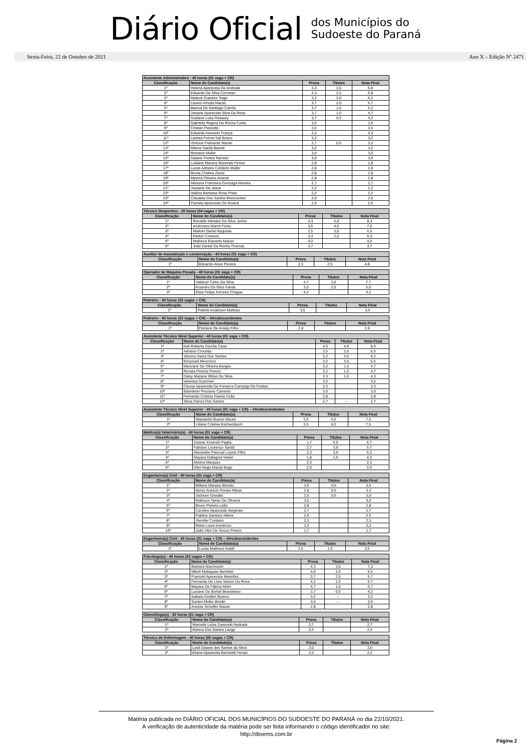Diário Oficial
dos Municípios do
Sudoeste do Paraná
Sexta-Feira, 22 de Outubro de 2021 Ano X – Edição Nº 2471
| Assistente Administrativo - 40 horas (01 vaga + CR) | | | | |
| --- | --- | --- | --- | --- |
| Classificação | Nome do Candidato(a) | Prova | Títulos | Nota Final |
| 1º | Helena Aparecida De Andrade | 3,3 | 3,5 | 6,8 |
| 2º | Eduarda Da Silva Corvolan | 4,3 | 2,5 | 6,8 |
| 3º | Mateus Gustavo Toigo | 3,2 | 3,0 | 6,2 |
| 4º | Lauren Arruda Maciel | 3,7 | 2,0 | 5,7 |
| 5º | Bianca De Santiago Camilo | 3,7 | 1,5 | 5,2 |
| 6º | Josiane Aparecida Silva Da Rosa | 3,7 | 1,0 | 4,7 |
| 7º | Gustavo Lusa Owsiany | 3,7 | 0,5 | 4,2 |
| 8º | Gabrielly Regina Da Rocha Costa | 3,5 | | 3,5 |
| 9º | Cristian Pessotto | 3,5 | | 3,5 |
| 10º | Eduarda Azevedo França | 3,3 | | 3,3 |
| 11º | Larissa Ferron Dal Bosco | 3,2 | | 3,2 |
| 12º | Vinícius Framento Maciel | 2,7 | 0,5 | 3,2 |
| 13º | Milena Sardá Bianek | 3,2 | | 3,2 |
| 14º | Romario Muller | 3,0 | | 3,0 |
| 15º | Daiane Pontes Narciso | 3,0 | | 3,0 |
| 16º | Ludiane Marana Rezende Ferron | 2,8 | | 2,8 |
| 17º | Lucas Adriano Cordeiro Muller | 2,8 | | 2,8 |
| 18º | Bruna Cristina Zanol | 2,8 | | 2,8 |
| 19º | Mylena Oliveira Amaral | 2,8 | | 2,8 |
| 20º | Mariana Francisca Gonzaga Moreira | 2,7 | | 2,7 |
| 21º | Jozeane De Jesus | 2,2 | | 2,2 |
| 22º | Valéria Bertasse Rosa Preto | 2,2 | | 2,2 |
| 23º | Claudete Dos Santos Brescovites | 2,0 | | 2,0 |
| 24º | Pamela Aparecida Do Amaral | 2,0 | | 2,0 |
| Técnico Desportivo - 20 horas (04 vagas + CR) | | | | |
| --- | --- | --- | --- | --- |
| Classificação | Nome do Candidato(a) | Prova | Títulos | Nota Final |
| 1º | Ronaldo Mendes Da Silva Junior | 4,3 | 4,0 | 8,3 |
| 2º | Andronico March Fiorio | 3,5 | 4,0 | 7,5 |
| 3º | Maikon Daniel Bygunas | 2,5 | 3,0 | 5,5 |
| 4º | Kleiton Consoni | 3,3 | 2,0 | 5,3 |
| 5º | Matheus Eduardo Maciel | 4,0 | | 4,0 |
| 6º | João Daniel Da Rocha Thomas | 3,7 | | 3,7 |
| Auxiliar de manutenção e conservação - 40 horas (01 vaga + CR) | | | | |
| --- | --- | --- | --- | --- |
| Classificação | Nome do Candidato(a) | Prova | Títulos | Nota Final |
| 1º | Eduardo Alves Pereira | 2,3 | 2,5 | 4,8 |
| Operador de Máquina Pesada - 40 horas (01 vaga + CR) | | | | |
| --- | --- | --- | --- | --- |
| Classificação | Nome do Candidato(a) | Prova | Títulos | Nota Final |
| 1º | Valdecir Celso Da Silva | 4,7 | 3,0 | 7,7 |
| 2º | Evandro Da Silva Farias | 3,0 | 2,0 | 5,0 |
| 3º | Elias Felipe Ferreira Chagas | 4,2 | | 4,2 |
| Pedreiro - 40 horas (03 vagas + CR) | | | | |
| --- | --- | --- | --- | --- |
| Classificação | Nome do Candidato(a) | Prova | Títulos | Nota Final |
| 1º | Patrick Anderson Mathias | 3,5 | | 3,5 |
| Pedreiro - 40 horas (03 vagas + CR) – Afrodescendentes | | | | |
| --- | --- | --- | --- | --- |
| Classificação | Nome do Candidato(a) | Prova | Títulos | Nota Final |
| 1º | Floriano De Araújo Filho | 2,8 | | 2,8 |
| Assistente Técnico Nível Superior - 40 horas (01 vaga + CR) | | | | |
| --- | --- | --- | --- | --- |
| Classificação | Nome do Candidato(a) | Prova | Títulos | Nota Final |
| 1º | Keli Roberta Zocche Cesa | 4,0 | 4,0 | 8,0 |
| 2º | Adriano Crocetta | 3,5 | 3,0 | 6,5 |
| 3º | Jéssica Vieira Dos Santos | 3,2 | 3,0 | 6,2 |
| 4º | Emanueli Mezzomo | 2,5 | 3,0 | 5,5 |
| 5º | Marivane De Oliveira Borges | 3,2 | 1,5 | 4,7 |
| 6º | Renata Pereira Poncio | 3,2 | 1,5 | 4,7 |
| 7º | Daisy Mariane Ribas Da Silva | 3,3 | 1,0 | 4,3 |
| 8º | Vanessa Guarnieri | 3,5 | | 3,5 |
| 9º | Cleusa Aparecida Da Fonseca Camargo De Freitas | 3,3 | | 3,3 |
| 10º | Edenilson Pruciano Carneiro | 3,0 | | 3,0 |
| 11º | Fernanda Cristina Flamia Cella | 2,8 | | 2,8 |
| 12º | Silvia Dariva Dos Santos | 2,7 | -- | 2,7 |
| Assistente Técnico Nível Superior - 40 horas (01 vaga + CR) – Afrodescendentes | | | | |
| --- | --- | --- | --- | --- |
| Classificação | Nome do Candidato(a) | Prova | Títulos | Nota Final |
| 1º | Wanderlei Bueno Maciel | 3,5 | 4,0 | 7,5 |
| 2º | Liliane Cristina Eschembach | 3,5 | 4,0 | 7,5 |
| Médico(a) Veterinário(a) - 40 horas (01 vaga + CR) | | | | |
| --- | --- | --- | --- | --- |
| Classificação | Nome do Candidato(a) | Prova | Títulos | Nota Final |
| 1º | Daiane Kosinski Paglia | 1,7 | 5,0 | 6,7 |
| 2º | Fabiano Lourenço Sardá | 2,7 | 3,0 | 5,7 |
| 3º | Alexandre Pascoal Loyola Filho | 2,3 | 3,0 | 5,3 |
| 4º | Mayara Dallagnol Hebel | 1,8 | 2,5 | 4,3 |
| 5º | Marina Marques | 2,3 | | 2,3 |
| 6º | Vitor Hugo Maciel Bugs | 2,0 | | 2,0 |
| Engenheiro(a) Civil - 40 horas (01 vaga + CR) | | | | |
| --- | --- | --- | --- | --- |
| Classificação | Nome do Candidato(a) | Prova | Títulos | Nota Final |
| 1º | Millena Marassi Binotto | 3,0 | 0,5 | 3,5 |
| 2º | Henry Antonio Pontes Ribas | 2,8 | 0,5 | 3,3 |
| 3º | Jackson Gnoatto | 2,5 | 0,5 | 3,0 |
| 4º | Matheus Tairan De Oliveira | 3,0 | | 3,0 |
| 5º | Bruno Pereira Leão | 2,8 | | 2,8 |
| 6º | Caroline Aparecida Verginaci | 2,7 | | 2,7 |
| 7º | Pabline Daneluz Albino | 2,5 | | 2,5 |
| 8º | Jhenifer Cordeiro | 2,3 | | 2,3 |
| 9º | Maria Luiza Inocêncio | 2,2 | | 2,2 |
| 10º | João Vitor De Souza Poncio | 1,7 | | 1,7 |
| Engenheiro(a) Civil - 40 horas (01 vaga + CR) – Afrodescendentes | | | | |
| --- | --- | --- | --- | --- |
| Classificação | Nome do Candidato(a) | Prova | Títulos | Nota Final |
| 1º | Lucas Matheus Araldi | 2,5 | 1,0 | 3,5 |
| Psicólogo(a) - 40 horas (03 vagas + CR) | | | | |
| --- | --- | --- | --- | --- |
| Classificação | Nome do Candidato(a) | Prova | Títulos | Nota Final |
| 1º | Barbara Marchesini | 4,3 | 3,0 | 7,3 |
| 2º | Mikeli Malaquias Bertoleti | 4,0 | 2,5 | 6,5 |
| 3º | Francieli Aparecida Meirelles | 3,7 | 2,0 | 5,7 |
| 4º | Fernanda De Lima Velozo Da Rosa | 4,2 | 1,5 | 5,7 |
| 5º | Mayara De Fátima Mohr | 4,7 | 1,0 | 5,7 |
| 6º | Luciane De Bortoli Brandelero | 3,7 | 0,5 | 4,2 |
| 7º | Isabela Grellert Branco | 3,2 | -- | 3,2 |
| 8º | Suelen Müller Bordin | 3,0 | -- | 3,0 |
| 9º | Anelize Scheffer Maciel | 2,8 | | 2,8 |
| Odontólogo(a) - 20 horas (01 vaga + CR) | | | | |
| --- | --- | --- | --- | --- |
| Classificação | Nome do Candidato(a) | Prova | Títulos | Nota Final |
| 1º | Marcella Luísa Zaremski Andrade | 2,7 | | 2,7 |
| 2º | Marina Dos Santos Lange | 2,5 | | 2,5 |
| Técnico de Enfermagem - 40 horas (02 vagas + CR) | | | | |
| --- | --- | --- | --- | --- |
| Classificação | Nome do Candidato(a) | Prova | Títulos | Nota Final |
| 1º | Leidi Daiane dos Santos da Silva | 3,0 | | 3,0 |
| 2º | Eliane Aparecida Bertolotti Ferrari | 2,2 | | 2,2 |
Matéria publicada no DIÁRIO OFICIAL DOS MUNICÍPIOS DO SUDOESTE DO PARANÁ no dia 22/10/2021.
A verificação de autenticidade da matéria pode ser feita informando o código identificador no site:
http://dioems.com.br
Página 2